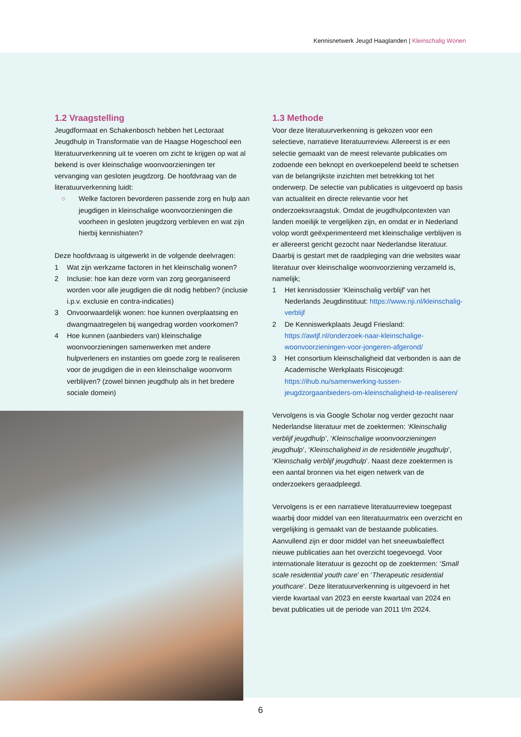Kennisnetwerk Jeugd Haaglanden | Kleinschalig Wonen
1.2 Vraagstelling
Jeugdformaat en Schakenbosch hebben het Lectoraat Jeugdhulp in Transformatie van de Haagse Hogeschool een literatuurverkenning uit te voeren om zicht te krijgen op wat al bekend is over kleinschalige woonvoorzieningen ter vervanging van gesloten jeugdzorg. De hoofdvraag van de literatuurverkenning luidt:
○ Welke factoren bevorderen passende zorg en hulp aan jeugdigen in kleinschalige woonvoorzieningen die voorheen in gesloten jeugdzorg verbleven en wat zijn hierbij kennishiaten?
Deze hoofdvraag is uitgewerkt in de volgende deelvragen:
1 Wat zijn werkzame factoren in het kleinschalig wonen?
2 Inclusie: hoe kan deze vorm van zorg georganiseerd worden voor alle jeugdigen die dit nodig hebben? (inclusie i.p.v. exclusie en contra-indicaties)
3 Onvoorwaardelijk wonen: hoe kunnen overplaatsing en dwangmaatregelen bij wangedrag worden voorkomen?
4 Hoe kunnen (aanbieders van) kleinschalige woonvoorzieningen samenwerken met andere hulpverleners en instanties om goede zorg te realiseren voor de jeugdigen die in een kleinschalige woonvorm verblijven? (zowel binnen jeugdhulp als in het bredere sociale domein)
1.3 Methode
Voor deze literatuurverkenning is gekozen voor een selectieve, narratieve literatuurreview. Allereerst is er een selectie gemaakt van de meest relevante publicaties om zodoende een beknopt en overkoepelend beeld te schetsen van de belangrijkste inzichten met betrekking tot het onderwerp. De selectie van publicaties is uitgevoerd op basis van actualiteit en directe relevantie voor het onderzoeksvraagstuk. Omdat de jeugdhulpcontexten van landen moeilijk te vergelijken zijn, en omdat er in Nederland volop wordt geëxperimenteerd met kleinschalige verblijven is er allereerst gericht gezocht naar Nederlandse literatuur. Daarbij is gestart met de raadpleging van drie websites waar literatuur over kleinschalige woonvoorziening verzameld is, namelijk;
1 Het kennisdossier ‘Kleinschalig verblijf’ van het Nederlands Jeugdinstituut: https://www.nji.nl/kleinschalig-verblijf
2 De Kenniswerkplaats Jeugd Friesland: https://awtjf.nl/onderzoek-naar-kleinschalige-woonvoorzieningen-voor-jongeren-afgerond/
3 Het consortium kleinschaligheid dat verbonden is aan de Academische Werkplaats Risicojeugd: https://ihub.nu/samenwerking-tussen-jeugdzorgaanbieders-om-kleinschaligheid-te-realiseren/
Vervolgens is via Google Scholar nog verder gezocht naar Nederlandse literatuur met de zoektermen: ‘Kleinschalig verblijf jeugdhulp’, ‘Kleinschalige woonvoorzieningen jeugdhulp’, ‘Kleinschaligheid in de residentiële jeugdhulp’, ‘Kleinschalig verblijf jeugdhulp’. Naast deze zoektermen is een aantal bronnen via het eigen netwerk van de onderzoekers geraadpleegd.
Vervolgens is er een narratieve literatuurreview toegepast waarbij door middel van een literatuurmatrix een overzicht en vergelijking is gemaakt van de bestaande publicaties. Aanvullend zijn er door middel van het sneeuwbaleffect nieuwe publicaties aan het overzicht toegevoegd. Voor internationale literatuur is gezocht op de zoektermen: ‘Small scale residential youth care’ en ‘Therapeutic residential youthcare’. Deze literatuurverkenning is uitgevoerd in het vierde kwartaal van 2023 en eerste kwartaal van 2024 en bevat publicaties uit de periode van 2011 t/m 2024.
6